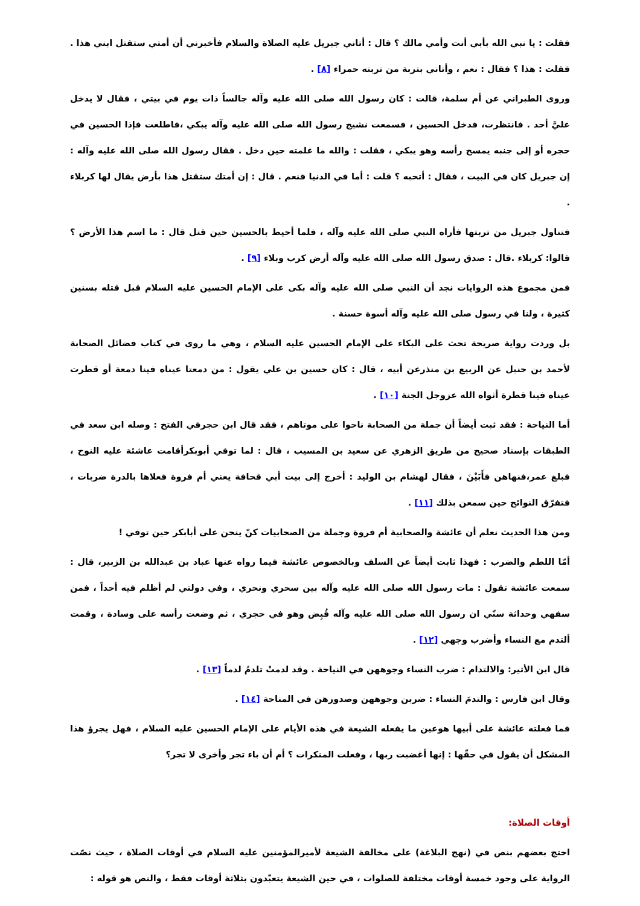فقلت : يا نبي الله بأبي أنت وأمي مالك ؟ قال : أتاني جبريل عليه الصلاة والسلام فأخبرني أن أمتي ستقتل ابني هذا . فقلت : هذا ؟ فقال : نعم ، وأتاني بتربة من تربته حمراء [٨] .
وروى الطبراني عن أم سلمة، قالت : كان رسول الله صلى الله عليه وآله جالساً ذات يوم في بيتي ، فقال لا يدخل عليَّ أحد . فانتظرت، فدخل الحسين ، فسمعت نشيج رسول الله صلى الله عليه وآله يبكي ،فاطلعت فإذا الحسين في حجره أو إلى جنبه يمسح رأسه وهو يبكي ، فقلت : والله ما علمته حين دخل . فقال رسول الله صلى الله عليه وآله : إن جبريل كان في البيت ، فقال : أتحبه ؟ قلت : أما في الدنيا فنعم . قال : إن أمتك ستقتل هذا بأرض يقال لها كربلاء .
فتناول جبريل من تربتها فأراه النبي صلى الله عليه وآله ، فلما أحيط بالحسين حين قتل قال : ما اسم هذا الأرض ؟ قالوا: كربلاء .قال : صدق رسول الله صلى الله عليه وآله أرض كرب وبلاء [٩] .
فمن مجموع هذه الروايات نجد أن النبي صلى الله عليه وآله بكى على الإمام الحسين عليه السلام قبل قتله بسنين كثيرة ، ولنا في رسول صلى الله عليه وآله أسوة حسنة .
بل وردت رواية صريحة تحث على البكاء على الإمام الحسين عليه السلام ، وهي ما روى في كتاب فضائل الصحابة لأحمد بن حنبل عن الربيع بن منذرعن أبيه ، قال : كان حسين بن علي يقول : من دمعتا عيناه فينا دمعة أو قطرت عيناه فينا قطرة أثواه الله عزوجل الجنة [١٠] .
أما النياحة : فقد ثبت أيضاً أن جملة من الصحابة ناحوا على موتاهم ، فقد قال ابن حجرفي الفتح : وصله ابن سعد في الطبقات بإسناد صحيح من طريق الزهري عن سعيد بن المسيب ، قال : لما توفي أبوبكرأقامت عاشئة عليه النوح ، فبلغ عمر،فنهاهن فأَبَيْنَ ، فقال لهشام بن الوليد : أخرج إلى بيت أبي قحافة يعني أم فروة فعلاها بالدرة ضربات ، فتفرّق النوائح حين سمعن بذلك [١١] .
ومن هذا الحديث نعلم أن عائشة والصحابية أم فروة وجملة من الصحابيات كنّ ينحن على أبابكر حين توفي !
أمّا اللطم والضرب : فهذا ثابت أيضاً عن السلف وبالخصوص عائشة فيما رواه عنها عباد بن عبدالله بن الزبير، قال : سمعت عائشة تقول : مات رسول الله صلى الله عليه وآله بين سحري ونحري ، وفي دولتي لم أظلم فيه أحداً ، فمن سفهي وحداثة سنّي ان رسول الله صلى الله عليه وآله قُبِض وهو في حجري ، ثم وضعت رأسه على وسادة ، وقمت ألتدم مع النساء وأضرب وجهي [١٢] .
قال ابن الأثير: والالتدام : ضرب النساء وجوههن في النياحة . وقد لدمتْ تلدمُ لدماً [١٣] .
وقال ابن فارس : والتدمَ النساء : ضربن وجوههن وصدورهن في المناحة [١٤] .
فما فعلته عائشة على أبيها هوعين ما يفعله الشيعة في هذه الأيام على الإمام الحسين عليه السلام ، فهل يجرؤ هذا المشكل أن يقول في حقّها : إنها أغضبت ربها ، وفعلت المنكرات ؟ أم أن باء تجر وأخرى لا تجر؟
أوقات الصلاة:
احتج بعضهم بنص في (نهج البلاغة) على مخالفة الشيعة لأميرالمؤمنين عليه السلام في أوقات الصلاة ، حيث نصّت الرواية على وجود خمسة أوقات مختلفة للصلوات ، في حين الشيعة يتعبّدون بثلاثة أوقات فقط ، والنص هو قوله :